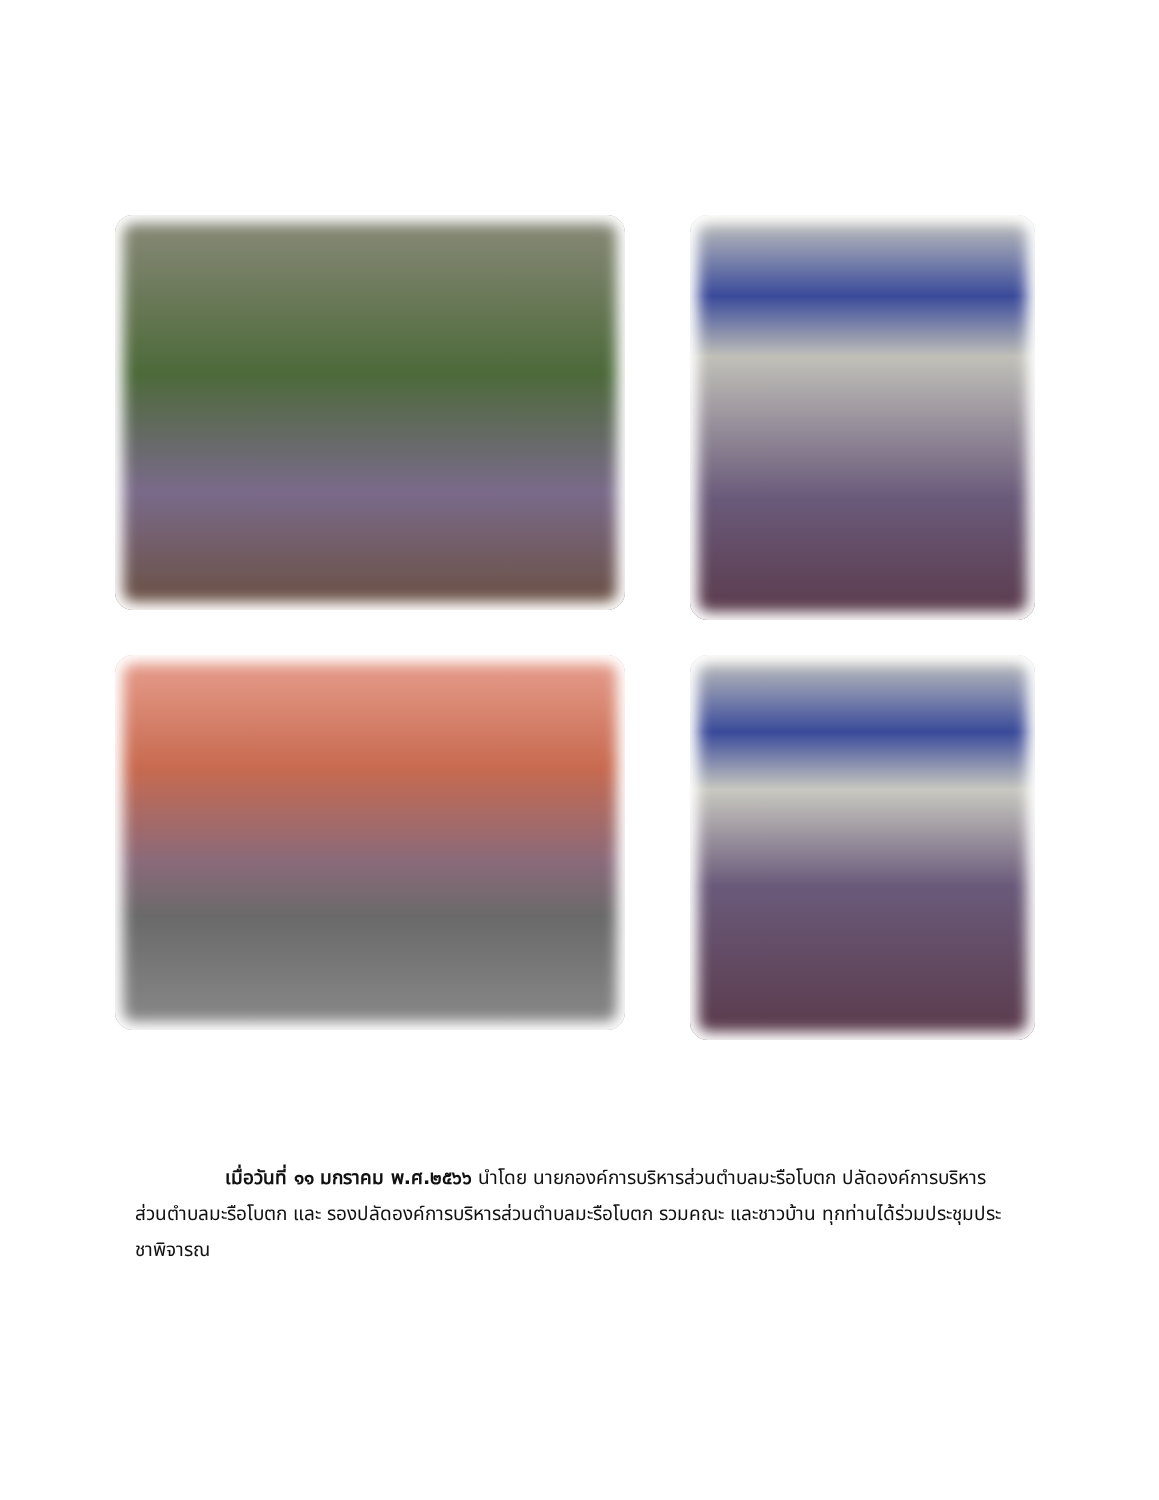เมื่อวันที่ ๑๑ มกราคม พ.ศ.๒๕๖๖ นำโดย นายกองค์การบริหารส่วนตำบลมะรือโบตก ปลัดองค์การบริหารส่วนตำบลมะรือโบตก และ รองปลัดองค์การบริหารส่วนตำบลมะรือโบตก รวมคณะ และชาวบ้าน ทุกท่านได้ร่วมประชุมประชาพิจารณ